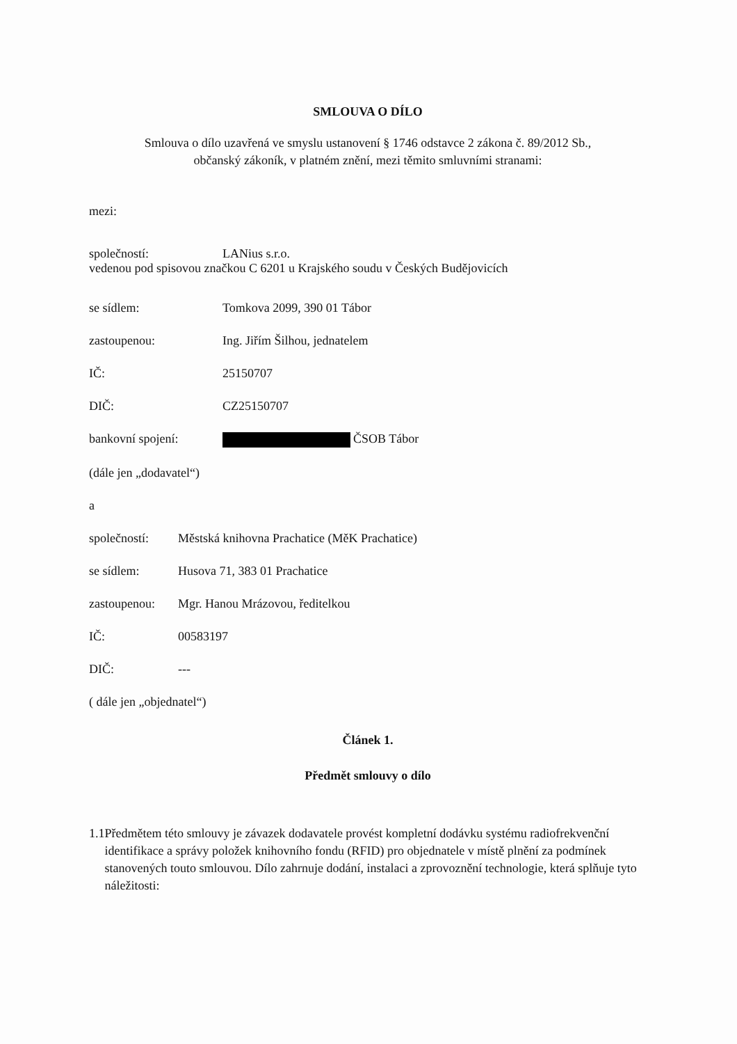SMLOUVA O DÍLO
Smlouva o dílo uzavřená ve smyslu ustanovení § 1746 odstavce 2 zákona č. 89/2012 Sb.,
občanský zákoník, v platném znění, mezi těmito smluvními stranami:
mezi:
společností: LANius s.r.o.
vedenou pod spisovou značkou C 6201 u Krajského soudu v Českých Budějovicích
se sídlem: Tomkova 2099, 390 01 Tábor
zastoupenou: Ing. Jiřím Šilhou, jednatelem
IČ: 25150707
DIČ: CZ25150707
bankovní spojení: ČSOB Tábor
(dále jen „dodavatel“)
a
společností: Městská knihovna Prachatice (MěK Prachatice)
se sídlem: Husova 71, 383 01 Prachatice
zastoupenou: Mgr. Hanou Mrázovou, ředitelkou
IČ: 00583197
DIČ: ---
( dále jen „objednatel“)
Článek 1.
Předmět smlouvy o dílo
1.1 Předmětem této smlouvy je závazek dodavatele provést kompletní dodávku systému radiofrekvenční identifikace a správy položek knihovního fondu (RFID) pro objednatele v místě plnění za podmínek stanovených touto smlouvou. Dílo zahrnuje dodání, instalaci a zprovoznění technologie, která splňuje tyto náležitosti: